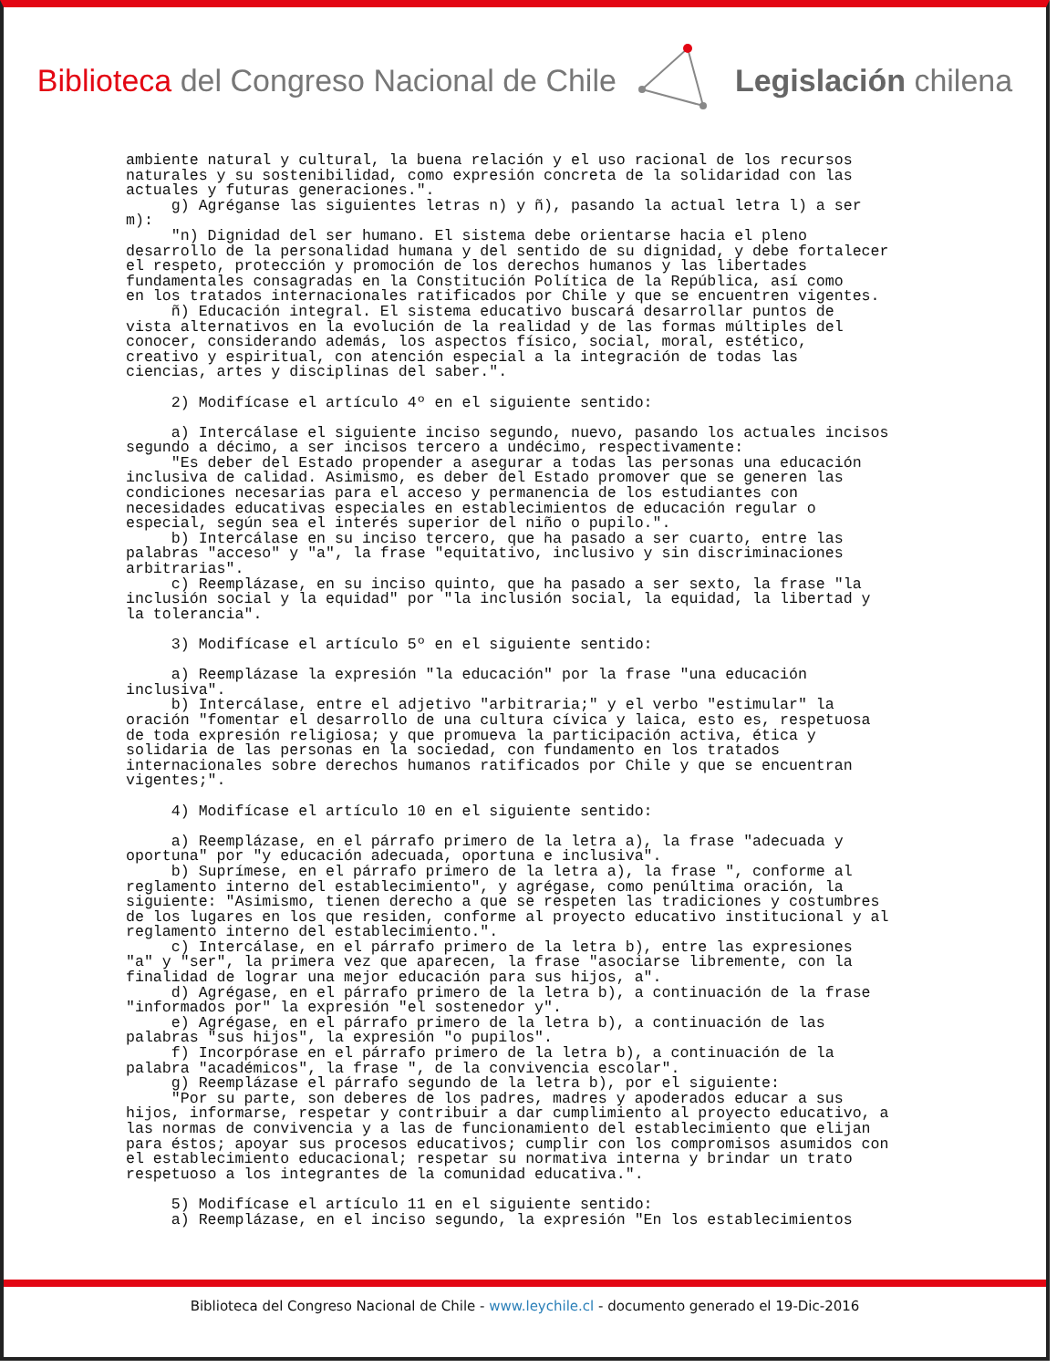Biblioteca del Congreso Nacional de Chile
Legislación chilena
ambiente natural y cultural, la buena relación y el uso racional de los recursos
naturales y su sostenibilidad, como expresión concreta de la solidaridad con las
actuales y futuras generaciones.".
     g) Agréganse las siguientes letras n) y ñ), pasando la actual letra l) a ser
m):
     "n) Dignidad del ser humano. El sistema debe orientarse hacia el pleno
desarrollo de la personalidad humana y del sentido de su dignidad, y debe fortalecer
el respeto, protección y promoción de los derechos humanos y las libertades
fundamentales consagradas en la Constitución Política de la República, así como
en los tratados internacionales ratificados por Chile y que se encuentren vigentes.
     ñ) Educación integral. El sistema educativo buscará desarrollar puntos de
vista alternativos en la evolución de la realidad y de las formas múltiples del
conocer, considerando además, los aspectos físico, social, moral, estético,
creativo y espiritual, con atención especial a la integración de todas las
ciencias, artes y disciplinas del saber.".

     2) Modifícase el artículo 4º en el siguiente sentido:

     a) Intercálase el siguiente inciso segundo, nuevo, pasando los actuales incisos
segundo a décimo, a ser incisos tercero a undécimo, respectivamente:
     "Es deber del Estado propender a asegurar a todas las personas una educación
inclusiva de calidad. Asimismo, es deber del Estado promover que se generen las
condiciones necesarias para el acceso y permanencia de los estudiantes con
necesidades educativas especiales en establecimientos de educación regular o
especial, según sea el interés superior del niño o pupilo.".
     b) Intercálase en su inciso tercero, que ha pasado a ser cuarto, entre las
palabras "acceso" y "a", la frase "equitativo, inclusivo y sin discriminaciones
arbitrarias".
     c) Reemplázase, en su inciso quinto, que ha pasado a ser sexto, la frase "la
inclusión social y la equidad" por "la inclusión social, la equidad, la libertad y
la tolerancia".

     3) Modifícase el artículo 5º en el siguiente sentido:

     a) Reemplázase la expresión "la educación" por la frase "una educación
inclusiva".
     b) Intercálase, entre el adjetivo "arbitraria;" y el verbo "estimular" la
oración "fomentar el desarrollo de una cultura cívica y laica, esto es, respetuosa
de toda expresión religiosa; y que promueva la participación activa, ética y
solidaria de las personas en la sociedad, con fundamento en los tratados
internacionales sobre derechos humanos ratificados por Chile y que se encuentran
vigentes;".

     4) Modifícase el artículo 10 en el siguiente sentido:

     a) Reemplázase, en el párrafo primero de la letra a), la frase "adecuada y
oportuna" por "y educación adecuada, oportuna e inclusiva".
     b) Suprímese, en el párrafo primero de la letra a), la frase ", conforme al
reglamento interno del establecimiento", y agrégase, como penúltima oración, la
siguiente: "Asimismo, tienen derecho a que se respeten las tradiciones y costumbres
de los lugares en los que residen, conforme al proyecto educativo institucional y al
reglamento interno del establecimiento.".
     c) Intercálase, en el párrafo primero de la letra b), entre las expresiones
"a" y "ser", la primera vez que aparecen, la frase "asociarse libremente, con la
finalidad de lograr una mejor educación para sus hijos, a".
     d) Agrégase, en el párrafo primero de la letra b), a continuación de la frase
"informados por" la expresión "el sostenedor y".
     e) Agrégase, en el párrafo primero de la letra b), a continuación de las
palabras "sus hijos", la expresión "o pupilos".
     f) Incorpórase en el párrafo primero de la letra b), a continuación de la
palabra "académicos", la frase ", de la convivencia escolar".
     g) Reemplázase el párrafo segundo de la letra b), por el siguiente:
     "Por su parte, son deberes de los padres, madres y apoderados educar a sus
hijos, informarse, respetar y contribuir a dar cumplimiento al proyecto educativo, a
las normas de convivencia y a las de funcionamiento del establecimiento que elijan
para éstos; apoyar sus procesos educativos; cumplir con los compromisos asumidos con
el establecimiento educacional; respetar su normativa interna y brindar un trato
respetuoso a los integrantes de la comunidad educativa.".

     5) Modifícase el artículo 11 en el siguiente sentido:
     a) Reemplázase, en el inciso segundo, la expresión "En los establecimientos
Biblioteca del Congreso Nacional de Chile - www.leychile.cl - documento generado el 19-Dic-2016